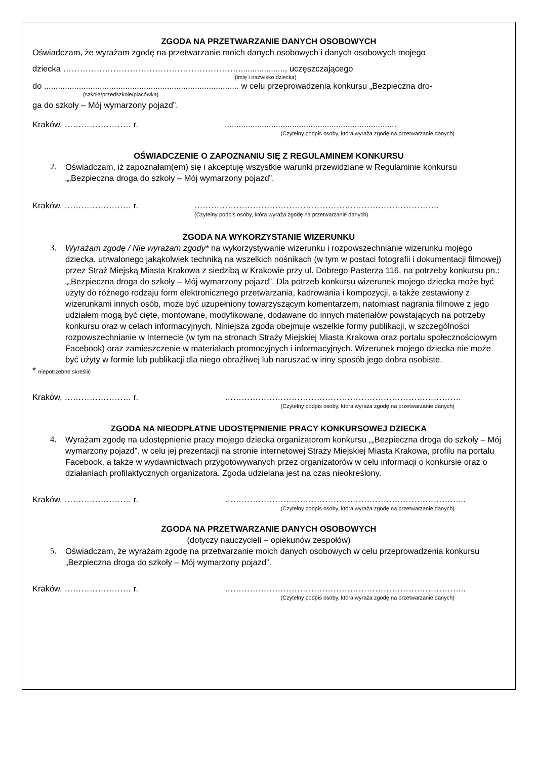ZGODA NA PRZETWARZANIE DANYCH OSOBOWYCH
Oświadczam, że wyrażam zgodę na przetwarzanie moich danych osobowych i danych osobowych mojego
dziecka ………………………………………………………...................., uczęszczającego
(imię i nazwisko dziecka)
do .................................................................................... w celu przeprowadzenia konkursu „Bezpieczna dro-
(szkoła/przedszkole/placówka)
ga do szkoły – Mój wymarzony pojazd”.
Kraków, …………………… r. ..........................................................................
(Czytelny podpis osoby, która wyraża zgodę na przetwarzanie danych)
OŚWIADCZENIE O ZAPOZNANIU SIĘ Z REGULAMINEM KONKURSU
2. Oświadczam, iż zapoznałam(em) się i akceptuję wszystkie warunki przewidziane w Regulaminie konkursu „„Bezpieczna droga do szkoły – Mój wymarzony pojazd”.
Kraków, …………………… r. …………………………………………………………………………….
(Czytelny podpis osoby, która wyraża zgodę na przetwarzanie danych)
ZGODA NA WYKORZYSTANIE WIZERUNKU
3. Wyrażam zgodę / Nie wyrażam zgody* na wykorzystywanie wizerunku i rozpowszechnianie wizerunku mojego dziecka, utrwalonego jakąkolwiek techniką na wszelkich nośnikach (w tym w postaci fotografii i dokumentacji filmowej) przez Straż Miejską Miasta Krakowa z siedzibą w Krakowie przy ul. Dobrego Pasterza 116, na potrzeby konkursu pn.: „„Bezpieczna droga do szkoły – Mój wymarzony pojazd”. Dla potrzeb konkursu wizerunek mojego dziecka może być użyty do różnego rodzaju form elektronicznego przetwarzania, kadrowania i kompozycji, a także zestawiony z wizerunkami innych osób, może być uzupełniony towarzyszącym komentarzem, natomiast nagrania filmowe z jego udziałem mogą być cięte, montowane, modyfikowane, dodawane do innych materiałów powstających na potrzeby konkursu oraz w celach informacyjnych. Niniejsza zgoda obejmuje wszelkie formy publikacji, w szczególności rozpowszechnianie w Internecie (w tym na stronach Straży Miejskiej Miasta Krakowa oraz portalu społecznościowym Facebook) oraz zamieszczenie w materiałach promocyjnych i informacyjnych. Wizerunek mojego dziecka nie może być użyty w formie lub publikacji dla niego obraźliwej lub naruszać w inny sposób jego dobra osobiste.
* niepotrzebne skreślić
Kraków, …………………… r. ………………………………………………………………………….
(Czytelny podpis osoby, która wyraża zgodę na przetwarzanie danych)
ZGODA NA NIEODPŁATNE UDOSTĘPNIENIE PRACY KONKURSOWEJ DZIECKA
4. Wyrażam zgodę na udostępnienie pracy mojego dziecka organizatorom konkursu „„Bezpieczna droga do szkoły – Mój wymarzony pojazd”. w celu jej prezentacji na stronie internetowej Straży Miejskiej Miasta Krakowa, profilu na portalu Facebook, a także w wydawnictwach przygotowywanych przez organizatorów w celu informacji o konkursie oraz o działaniach profilaktycznych organizatora. Zgoda udzielana jest na czas nieokreślony.
Kraków, …………………… r. …………………………………………………………………………...
(Czytelny podpis osoby, która wyraża zgodę na przetwarzanie danych)
ZGODA NA PRZETWARZANIE DANYCH OSOBOWYCH
(dotyczy nauczycieli – opiekunów zespołów)
5. Oświadczam, że wyrażam zgodę na przetwarzanie moich danych osobowych w celu przeprowadzenia konkursu „Bezpieczna droga do szkoły – Mój wymarzony pojazd”.
Kraków, …………………… r. …………………………………………………………………………...
(Czytelny podpis osoby, która wyraża zgodę na przetwarzanie danych)